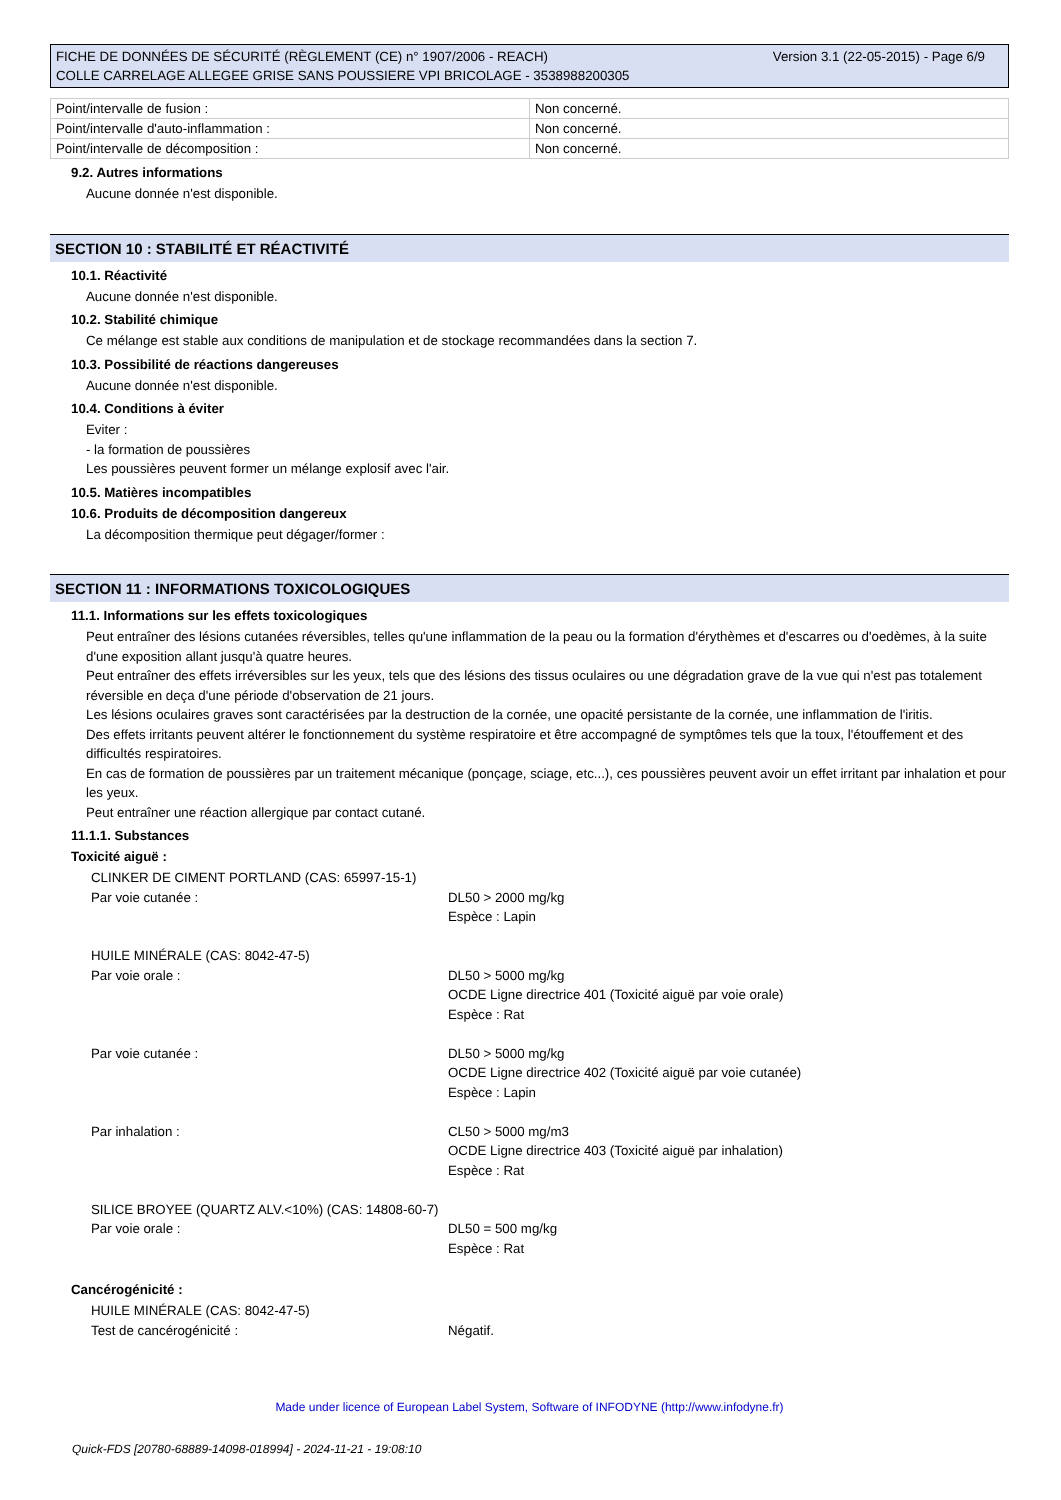Version 3.1 (22-05-2015) - Page 6/9 FICHE DE DONNÉES DE SÉCURITÉ (RÈGLEMENT (CE) n° 1907/2006 - REACH)
COLLE CARRELAGE ALLEGEE GRISE SANS POUSSIERE VPI BRICOLAGE - 3538988200305
| Point/intervalle de fusion : | Non concerné. |
| Point/intervalle d'auto-inflammation : | Non concerné. |
| Point/intervalle de décomposition : | Non concerné. |
9.2. Autres informations
Aucune donnée n'est disponible.
SECTION 10 : STABILITÉ ET RÉACTIVITÉ
10.1. Réactivité
Aucune donnée n'est disponible.
10.2. Stabilité chimique
Ce mélange est stable aux conditions de manipulation et de stockage recommandées dans la section 7.
10.3. Possibilité de réactions dangereuses
Aucune donnée n'est disponible.
10.4. Conditions à éviter
Eviter :
- la formation de poussières
Les poussières peuvent former un mélange explosif avec l'air.
10.5. Matières incompatibles
10.6. Produits de décomposition dangereux
La décomposition thermique peut dégager/former :
SECTION 11 : INFORMATIONS TOXICOLOGIQUES
11.1. Informations sur les effets toxicologiques
Peut entraîner des lésions cutanées réversibles, telles qu'une inflammation de la peau ou la formation d'érythèmes et d'escarres ou d'oedèmes, à la suite d'une exposition allant jusqu'à quatre heures.
Peut entraîner des effets irréversibles sur les yeux, tels que des lésions des tissus oculaires ou une dégradation grave de la vue qui n'est pas totalement réversible en deça d'une période d'observation de 21 jours.
Les lésions oculaires graves sont caractérisées par la destruction de la cornée, une opacité persistante de la cornée, une inflammation de l'iritis.
Des effets irritants peuvent altérer le fonctionnement du système respiratoire et être accompagné de symptômes tels que la toux, l'étouffement et des difficultés respiratoires.
En cas de formation de poussières par un traitement mécanique (ponçage, sciage, etc...), ces poussières peuvent avoir un effet irritant par inhalation et pour les yeux.
Peut entraîner une réaction allergique par contact cutané.
11.1.1. Substances
Toxicité aiguë :
| CLINKER DE CIMENT PORTLAND (CAS: 65997-15-1) | |
| Par voie cutanée : | DL50 > 2000 mg/kg Espèce : Lapin |
| HUILE MINÉRALE (CAS: 8042-47-5) | |
| Par voie orale : | DL50 > 5000 mg/kg OCDE Ligne directrice 401 (Toxicité aiguë par voie orale) Espèce : Rat |
| Par voie cutanée : | DL50 > 5000 mg/kg OCDE Ligne directrice 402 (Toxicité aiguë par voie cutanée) Espèce : Lapin |
| Par inhalation : | CL50 > 5000 mg/m3 OCDE Ligne directrice 403 (Toxicité aiguë par inhalation) Espèce : Rat |
| SILICE BROYEE (QUARTZ ALV.<10%) (CAS: 14808-60-7) | |
| Par voie orale : | DL50 = 500 mg/kg Espèce : Rat |
Cancérogénicité :
| HUILE MINÉRALE (CAS: 8042-47-5) | |
| Test de cancérogénicité : | Négatif. |
Made under licence of European Label System, Software of INFODYNE (http://www.infodyne.fr)
Quick-FDS [20780-68889-14098-018994] - 2024-11-21 - 19:08:10